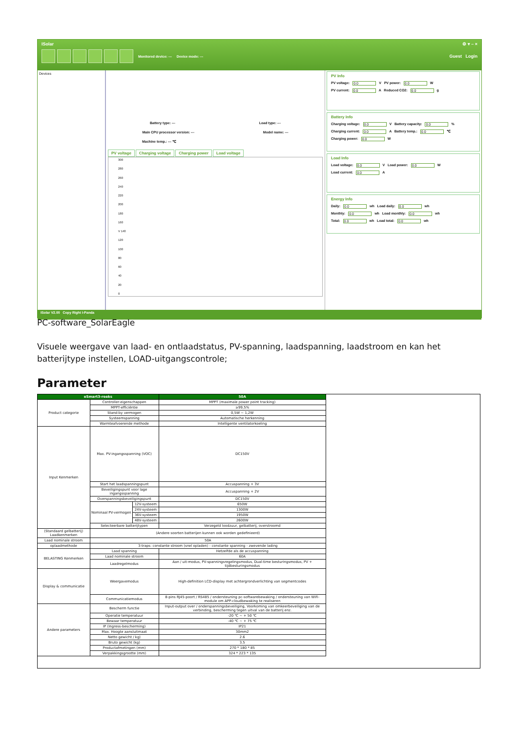ISolar ⚙ ▾ – ×
Monitored device: --- Device mode: --- Guest Login
Devices Battery type: --- Load type: ---
Main CPU processor version: --- Model name: ---
Machine temp.: --- ℃
PV voltage Charging voltage Charging power Load voltage
300
280
260
240
220
200
180
160
V 140
120
100
80
60
40
20
0
PV Info
PV voltage: 0.0 V PV power: 0.0 W
PV current: 0.0 A Reduced CO2: 0.0 g
Battery Info
Charging voltage: 0.0 V Battery capacity: 0.0 %
Charging current: 0.0 A Battery temp.: 0.0 ℃
Charging power: 0.0 W
Load Info
Load voltage: 0.0 V Load power: 0.0 W
Load current: 0.0 A
Energy Info
Daily: 0.0 wh Load daily: 0.0 wh
Monthly: 0.0 wh Load monthly: 0.0 wh
Total: 0.0 wh Load total: 0.0 wh
ISolar V2.00 Copy Right I-Panda
PC-software_SolarEagle
Visuele weergave van laad- en ontlaadstatus, PV-spanning, laadspanning, laadstroom en kan het batterijtype instellen, LOAD-uitgangscontrole;
Parameter
| eSmart3-reeks | | | 50A |
| --- | --- | --- | --- |
| Product categorie | Controller-eigenschappen | | MPPT (maximale power point tracking) |
| | MPPT-efficiëntie | | ≥99,5% |
| | Stand-by vermogen | | 0,5W ~ 1,2W |
| | Systeemspanning | | Automatische herkenning |
| | Warmteafvoerende methode | | Intelligente ventilatorkoeling |
| Input Kenmerken | Max. PV-ingangsspanning (VOC) | | DC150V |
| | Start het laadspanningspunt | | Accuspanning + 3V |
| | Beveiligingspunt voor lage ingangsspanning | | Accuspanning + 2V |
| | Overspanningsbeveiligingspunt | | DC150V |
| | Nominaal PV-vermogen | 12V-systeem | 650W |
| | | 24V-systeem | 1300W |
| | | 36V-systeem | 1950W |
| | | 48V-systeem | 2600W |
| | Selecteerbare batterijtypen | | Verzegeld loodzuur, gelbatterij, overstroomd |
| (Standaard gelbatterij) Laadkenmerken | (Andere soorten batterijen kunnen ook worden gedefinieerd) | | |
| Laad nominale stroom | 50A | | |
| oplaadmethode | 3-traps: constante stroom (snel opladen) - constante spanning - zwevende lading | | |
| BELASTING Kenmerken | Laad spanning | | Hetzelfde als de accuspanning |
| | Laad nominale stroom | | 60A |
| | Laadregelmodus | | Aan / uit-modus, PV-spanningsregelingsmodus, Dual-time besturingsmodus, PV + tijdbesturingsmodus |
| Display & communicatie | Weergavemodus | | High-definition LCD-display met achtergrondverlichting van segmentcodes |
| | Communicatiemodus | | 8-pins RJ45-poort / RS485 / ondersteuning pc-softwarebewaking / ondersteuning van WiFi-module om APP-cloudbewaking te realiseren |
| Andere parameters | Bescherm functie | | Input-output over / onderspanningsbeveiliging, Voorkoming van omkeerbeveiliging van de verbinding, bescherming tegen uitval van de batterij enz. |
| | Operatie temperatuur | | -20 ℃ ~ + 50 ℃ |
| | Bewaar temperatuur | | -40 ℃ ~ + 75 ℃ |
| | IP (Ingress-bescherming) | | IP21 |
| | Max. Hoogte aansluitmaat | | 30mm2 |
| | Netto gewicht / kg) | | 2.6 |
| | Bruto gewicht (kg) | | 3.5 |
| | Productafmetingen (mm) | | 270 * 180 * 85 |
| | Verpakkingsgrootte (mm) | | 324 * 223 * 135 |